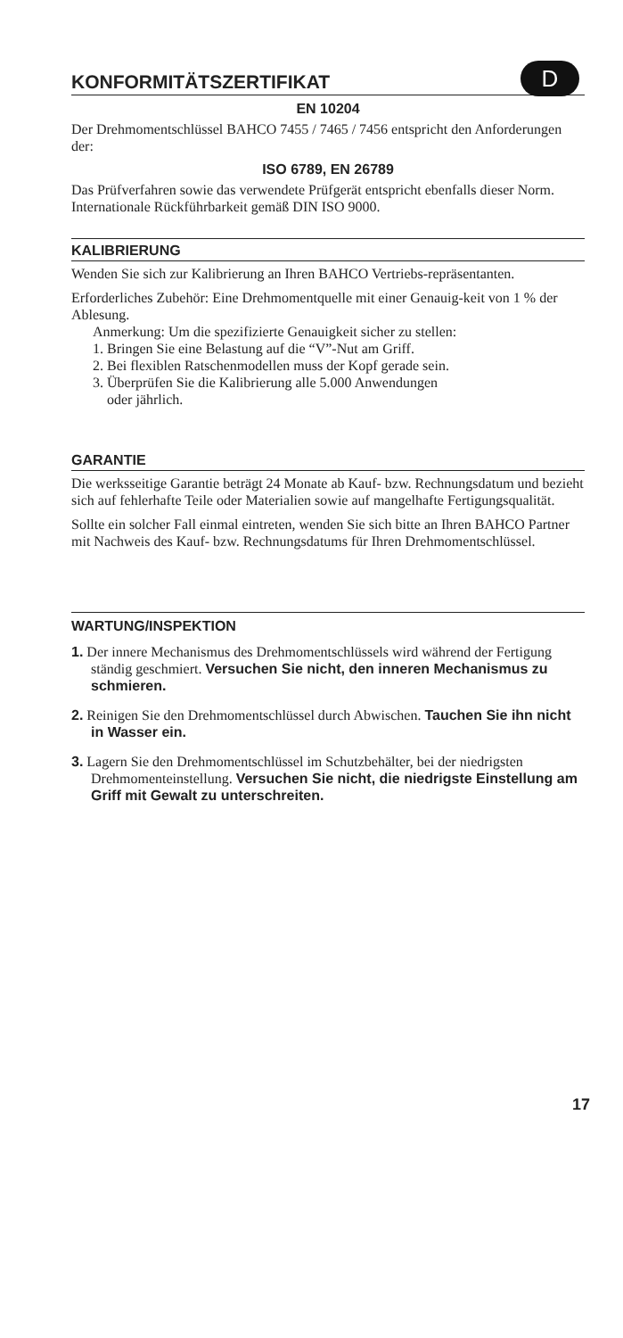KONFORMITÄTSZERTIFIKAT D
EN 10204
Der Drehmomentschlüssel BAHCO 7455 / 7465 / 7456 entspricht den Anforderungen der:
ISO 6789, EN 26789
Das Prüfverfahren sowie das verwendete Prüfgerät entspricht ebenfalls dieser Norm. Internationale Rückführbarkeit gemäß DIN ISO 9000.
KALIBRIERUNG
Wenden Sie sich zur Kalibrierung an Ihren BAHCO Vertriebs-repräsentanten.
Erforderliches Zubehör: Eine Drehmomentquelle mit einer Genauig-keit von 1 % der Ablesung.
Anmerkung: Um die spezifizierte Genauigkeit sicher zu stellen:
1. Bringen Sie eine Belastung auf die “V”-Nut am Griff.
2. Bei flexiblen Ratschenmodellen muss der Kopf gerade sein.
3. Überprüfen Sie die Kalibrierung alle 5.000 Anwendungen
oder jährlich.
GARANTIE
Die werksseitige Garantie beträgt 24 Monate ab Kauf- bzw. Rechnungsdatum und bezieht sich auf fehlerhafte Teile oder Materialien sowie auf mangelhafte Fertigungsqualität.
Sollte ein solcher Fall einmal eintreten, wenden Sie sich bitte an Ihren BAHCO Partner mit Nachweis des Kauf- bzw. Rechnungsdatums für Ihren Drehmomentschlüssel.
WARTUNG/INSPEKTION
1. Der innere Mechanismus des Drehmomentschlüssels wird während der Fertigung ständig geschmiert. Versuchen Sie nicht, den inneren Mechanismus zu schmieren.
2. Reinigen Sie den Drehmomentschlüssel durch Abwischen. Tauchen Sie ihn nicht in Wasser ein.
3. Lagern Sie den Drehmomentschlüssel im Schutzbehälter, bei der niedrigsten Drehmomenteinstellung. Versuchen Sie nicht, die niedrigste Einstellung am Griff mit Gewalt zu unterschreiten.
17